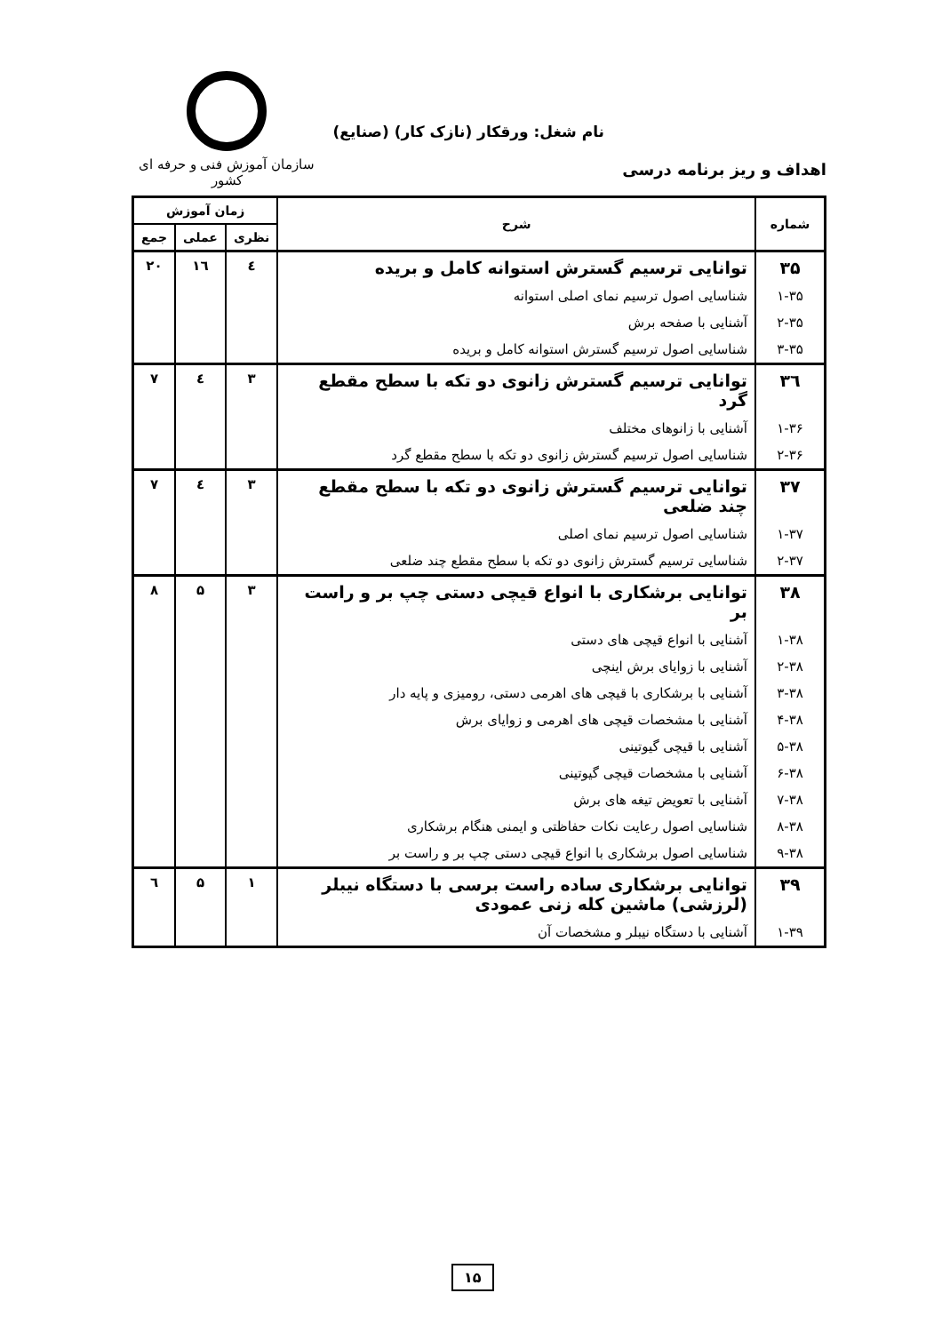سازمان آموزش فنی و حرفه ای کشور
نام شغل: ورقکار (نازک کار) (صنایع)
اهداف و ریز برنامه درسی
| شماره | شرح | زمان آموزش | | |
| --- | --- | --- | --- | --- |
| | | نظری | عملی | جمع |
| ۳۵ | توانایی ترسیم گسترش استوانه کامل و بریده | ٤ | ١٦ | ۲۰ |
| ۱-۳۵ | شناسایی اصول ترسیم نمای اصلی استوانه | | | |
| ۲-۳۵ | آشنایی با صفحه برش | | | |
| ۳-۳۵ | شناسایی اصول ترسیم گسترش استوانه کامل و بریده | | | |
| ٣٦ | توانایی ترسیم گسترش زانوی دو تکه با سطح مقطع گرد | ۳ | ٤ | ۷ |
| ۱-۳۶ | آشنایی با زانوهای مختلف | | | |
| ۲-۳۶ | شناسایی اصول ترسیم گسترش زانوی دو تکه با سطح مقطع گرد | | | |
| ۳۷ | توانایی ترسیم گسترش زانوی دو تکه با سطح مقطع چند ضلعی | ۳ | ٤ | ۷ |
| ۱-۳۷ | شناسایی اصول ترسیم نمای اصلی | | | |
| ۲-۳۷ | شناسایی ترسیم گسترش زانوی دو تکه با سطح مقطع چند ضلعی | | | |
| ۳۸ | توانایی برشکاری با انواع قیچی دستی چپ بر و راست بر | ۳ | ۵ | ۸ |
| ۱-۳۸ | آشنایی با انواع قیچی های دستی | | | |
| ۲-۳۸ | آشنایی با زوایای برش اینچی | | | |
| ۳-۳۸ | آشنایی با برشکاری با قیچی های اهرمی دستی، رومیزی و پایه دار | | | |
| ۴-۳۸ | آشنایی با مشخصات قیچی های اهرمی و زوایای برش | | | |
| ۵-۳۸ | آشنایی با قیچی گیوتینی | | | |
| ۶-۳۸ | آشنایی با مشخصات قیچی گیوتینی | | | |
| ۷-۳۸ | آشنایی با تعویض تیغه های برش | | | |
| ۸-۳۸ | شناسایی اصول رعایت نکات حفاظتی و ایمنی هنگام برشکاری | | | |
| ۹-۳۸ | شناسایی اصول برشکاری با انواع قیچی دستی چپ بر و راست بر | | | |
| ۳۹ | توانایی برشکاری ساده راست برسی با دستگاه نیبلر (لرزشی) ماشین کله زنی عمودی | ۱ | ۵ | ٦ |
| ۱-۳۹ | آشنایی با دستگاه نیبلر و مشخصات آن | | | |
۱۵